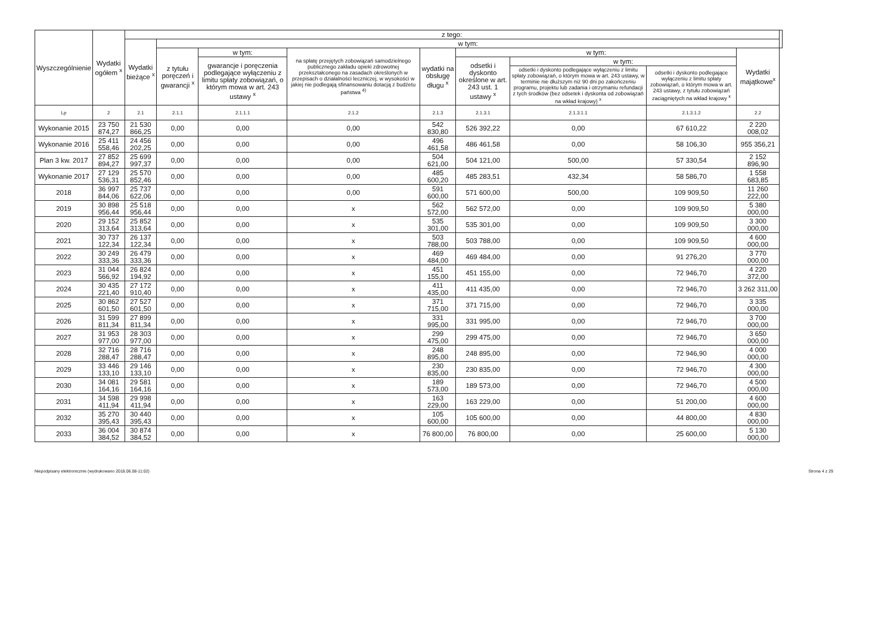| Wyszczególnienie | Wydatki ogółem <sup>x</sup> | z tego: | | | | | | | | | |
| --- | --- | --- | --- | --- | --- | --- | --- | --- | --- | --- | --- |
| | | Wydatki bieżące <sup>x</sup> | w tym: | | | | | | | | |
| | | | z tytułu poręczeń i gwarancji <sup>x</sup> | w tym: | na spłatę przejętych zobowiązań samodzielnego publicznego zakładu opieki zdrowotnej przekształconego na zasadach określonych w przepisach o działalności leczniczej, w wysokości w jakiej nie podlegają sfinansowaniu dotacją z budżetu państwa <sup>4)</sup> | wydatki na obsługę długu <sup>x</sup> | w tym: | | | Wydatki majątkowe<sup>x</sup> | |
| | | | | gwarancje i poręczenia podlegające wyłączeniu z limitu spłaty zobowiązań, o którym mowa w art. 243 ustawy <sup>x</sup> | | | odsetki i dyskonto określone w art. 243 ust. 1 ustawy <sup>x</sup> | w tym: | | | |
| | | | | | | | | odsetki i dyskonto podlegające wyłączeniu z limitu spłaty zobowiązań, o którym mowa w art. 243 ustawy, w terminie nie dłuższym niż 90 dni po zakończeniu programu, projektu lub zadania i otrzymaniu refundacji z tych środków (bez odsetek i dyskonta od zobowiązań na wkład krajowy) <sup>x</sup> | odsetki i dyskonto podlegające wyłączeniu z limitu spłaty zobowiązań, o którym mowa w art. 243 ustawy, z tytułu zobowiązań zaciągniętych na wkład krajowy <sup>x</sup> | | |
| Lp | 2 | 2.1 | 2.1.1 | 2.1.1.1 | 2.1.2 | 2.1.3 | 2.1.3.1 | 2.1.3.1.1 | 2.1.3.1.2 | 2.2 | |
| Wykonanie 2015 | 23 750 874,27 | 21 530 866,25 | 0,00 | 0,00 | 0,00 | 542 830,80 | 526 392,22 | 0,00 | 67 610,22 | 2 220 008,02 | |
| Wykonanie 2016 | 25 411 558,46 | 24 456 202,25 | 0,00 | 0,00 | 0,00 | 496 461,58 | 486 461,58 | 0,00 | 58 106,30 | 955 356,21 | |
| Plan 3 kw. 2017 | 27 852 894,27 | 25 699 997,37 | 0,00 | 0,00 | 0,00 | 504 621,00 | 504 121,00 | 500,00 | 57 330,54 | 2 152 896,90 | |
| Wykonanie 2017 | 27 129 536,31 | 25 570 852,46 | 0,00 | 0,00 | 0,00 | 485 600,20 | 485 283,51 | 432,34 | 58 586,70 | 1 558 683,85 | |
| 2018 | 36 997 844,06 | 25 737 622,06 | 0,00 | 0,00 | 0,00 | 591 600,00 | 571 600,00 | 500,00 | 109 909,50 | 11 260 222,00 | |
| 2019 | 30 898 956,44 | 25 518 956,44 | 0,00 | 0,00 | x | 562 572,00 | 562 572,00 | 0,00 | 109 909,50 | 5 380 000,00 | |
| 2020 | 29 152 313,64 | 25 852 313,64 | 0,00 | 0,00 | x | 535 301,00 | 535 301,00 | 0,00 | 109 909,50 | 3 300 000,00 | |
| 2021 | 30 737 122,34 | 26 137 122,34 | 0,00 | 0,00 | x | 503 788,00 | 503 788,00 | 0,00 | 109 909,50 | 4 600 000,00 | |
| 2022 | 30 249 333,36 | 26 479 333,36 | 0,00 | 0,00 | x | 469 484,00 | 469 484,00 | 0,00 | 91 276,20 | 3 770 000,00 | |
| 2023 | 31 044 566,92 | 26 824 194,92 | 0,00 | 0,00 | x | 451 155,00 | 451 155,00 | 0,00 | 72 946,70 | 4 220 372,00 | |
| 2024 | 30 435 221,40 | 27 172 910,40 | 0,00 | 0,00 | x | 411 435,00 | 411 435,00 | 0,00 | 72 946,70 | 3 262 311,00 | |
| 2025 | 30 862 601,50 | 27 527 601,50 | 0,00 | 0,00 | x | 371 715,00 | 371 715,00 | 0,00 | 72 946,70 | 3 335 000,00 | |
| 2026 | 31 599 811,34 | 27 899 811,34 | 0,00 | 0,00 | x | 331 995,00 | 331 995,00 | 0,00 | 72 946,70 | 3 700 000,00 | |
| 2027 | 31 953 977,00 | 28 303 977,00 | 0,00 | 0,00 | x | 299 475,00 | 299 475,00 | 0,00 | 72 946,70 | 3 650 000,00 | |
| 2028 | 32 716 288,47 | 28 716 288,47 | 0,00 | 0,00 | x | 248 895,00 | 248 895,00 | 0,00 | 72 946,90 | 4 000 000,00 | |
| 2029 | 33 446 133,10 | 29 146 133,10 | 0,00 | 0,00 | x | 230 835,00 | 230 835,00 | 0,00 | 72 946,70 | 4 300 000,00 | |
| 2030 | 34 081 164,16 | 29 581 164,16 | 0,00 | 0,00 | x | 189 573,00 | 189 573,00 | 0,00 | 72 946,70 | 4 500 000,00 | |
| 2031 | 34 598 411,94 | 29 998 411,94 | 0,00 | 0,00 | x | 163 229,00 | 163 229,00 | 0,00 | 51 200,00 | 4 600 000,00 | |
| 2032 | 35 270 395,43 | 30 440 395,43 | 0,00 | 0,00 | x | 105 600,00 | 105 600,00 | 0,00 | 44 800,00 | 4 830 000,00 | |
| 2033 | 36 004 384,52 | 30 874 384,52 | 0,00 | 0,00 | x | 76 800,00 | 76 800,00 | 0,00 | 25 600,00 | 5 130 000,00 | |
Niepodpisany elektronicznie (wydrukowano 2018.06.08-11:02) Strona 4 z 29